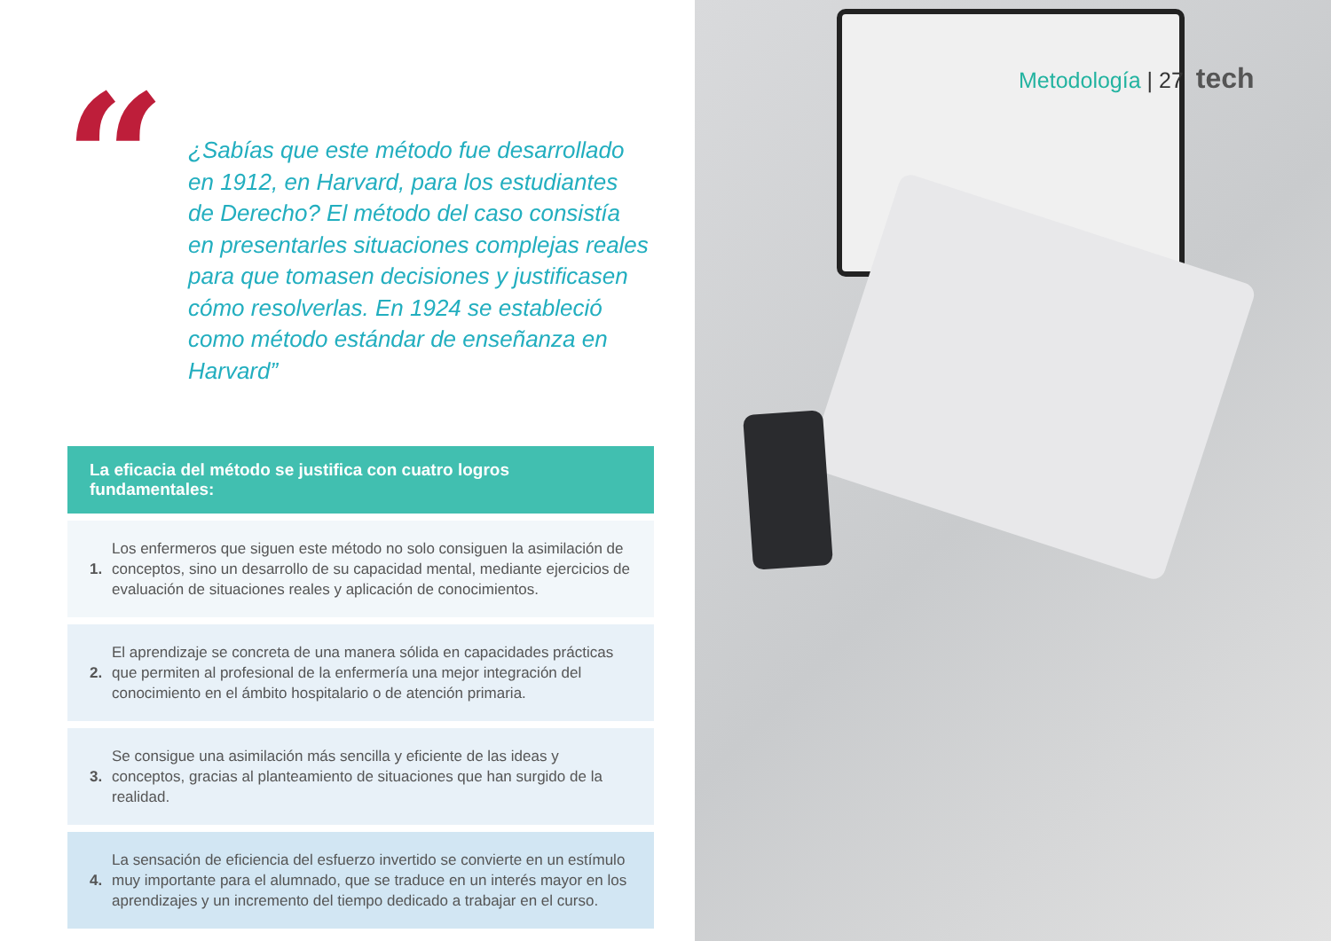“
¿Sabías que este método fue desarrollado en 1912, en Harvard, para los estudiantes de Derecho? El método del caso consistía en presentarles situaciones complejas reales para que tomasen decisiones y justificasen cómo resolverlas. En 1924 se estableció como método estándar de enseñanza en Harvard”
La eficacia del método se justifica con cuatro logros fundamentales:
1.
Los enfermeros que siguen este método no solo consiguen la asimilación de conceptos, sino un desarrollo de su capacidad mental, mediante ejercicios de evaluación de situaciones reales y aplicación de conocimientos.
2.
El aprendizaje se concreta de una manera sólida en capacidades prácticas que permiten al profesional de la enfermería una mejor integración del conocimiento en el ámbito hospitalario o de atención primaria.
3.
Se consigue una asimilación más sencilla y eficiente de las ideas y conceptos, gracias al planteamiento de situaciones que han surgido de la realidad.
4.
La sensación de eficiencia del esfuerzo invertido se convierte en un estímulo muy importante para el alumnado, que se traduce en un interés mayor en los aprendizajes y un incremento del tiempo dedicado a trabajar en el curso.
Metodología | 27 tech